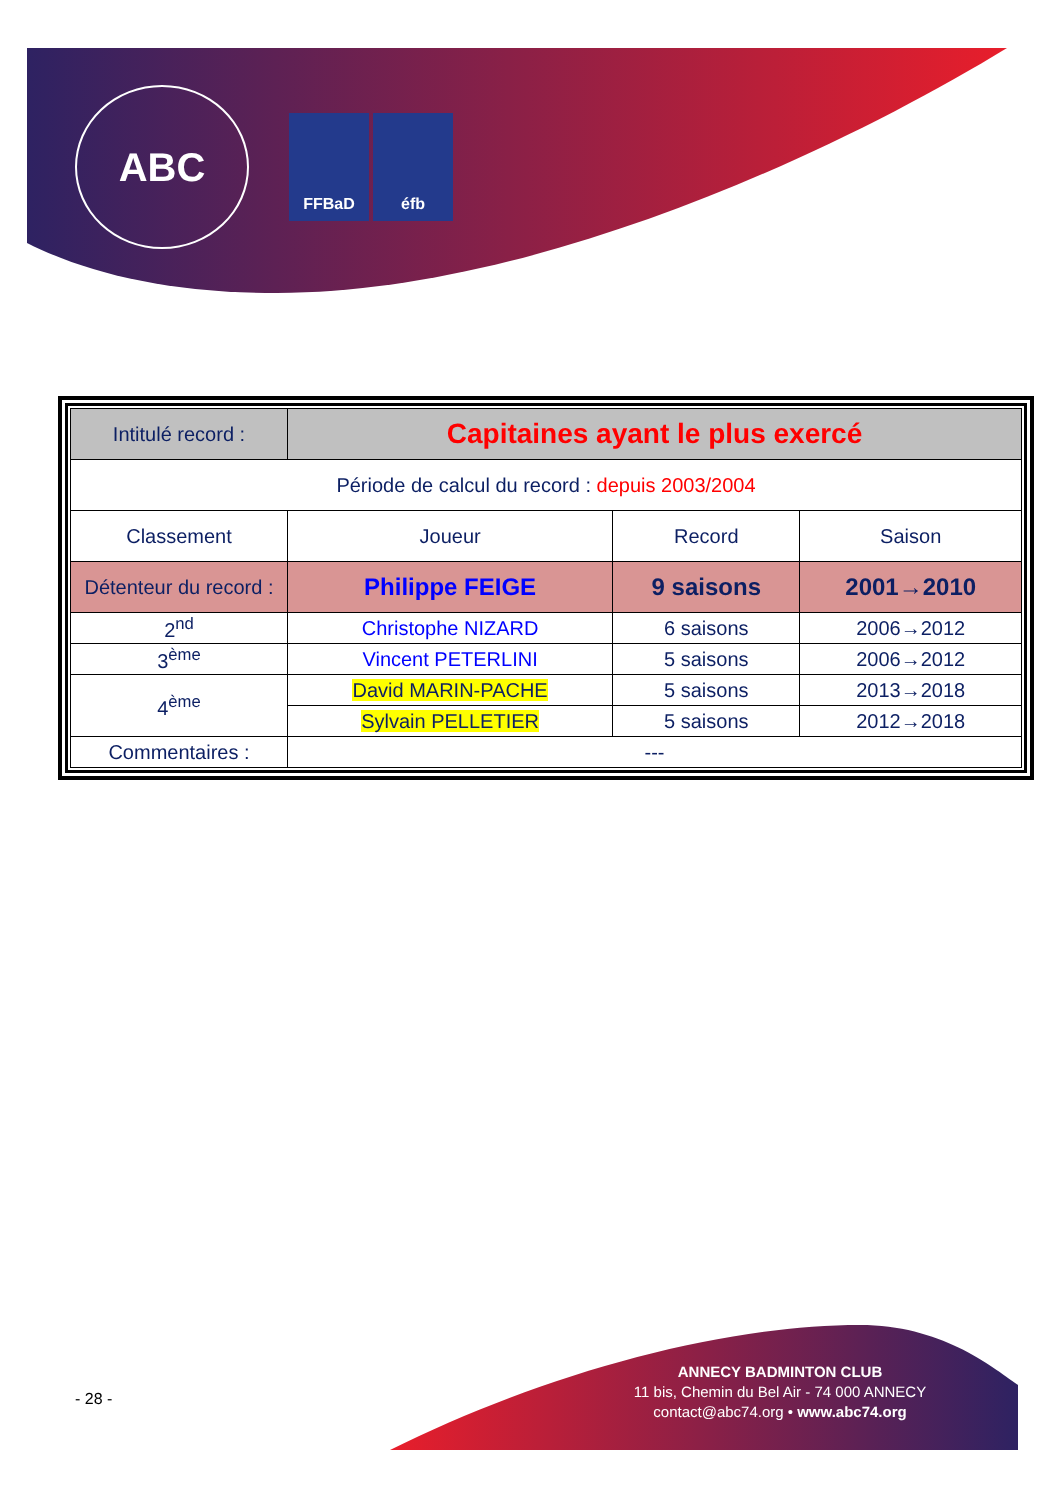ABC
FFBaD éfb
| Intitulé record : | Capitaines ayant le plus exercé | | |
| Période de calcul du record : depuis 2003/2004 | | | |
| Classement | Joueur | Record | Saison |
| Détenteur du record : | Philippe FEIGE | 9 saisons | 2001→2010 |
| 2<sup>nd</sup> | Christophe NIZARD | 6 saisons | 2006→2012 |
| 3<sup>ème</sup> | Vincent PETERLINI | 5 saisons | 2006→2012 |
| 4<sup>ème</sup> | David MARIN-PACHE | 5 saisons | 2013→2018 |
| | Sylvain PELLETIER | 5 saisons | 2012→2018 |
| Commentaires : | --- | | |
- 28 -
ANNECY BADMINTON CLUB
11 bis, Chemin du Bel Air - 74 000 ANNECY
contact@abc74.org • www.abc74.org